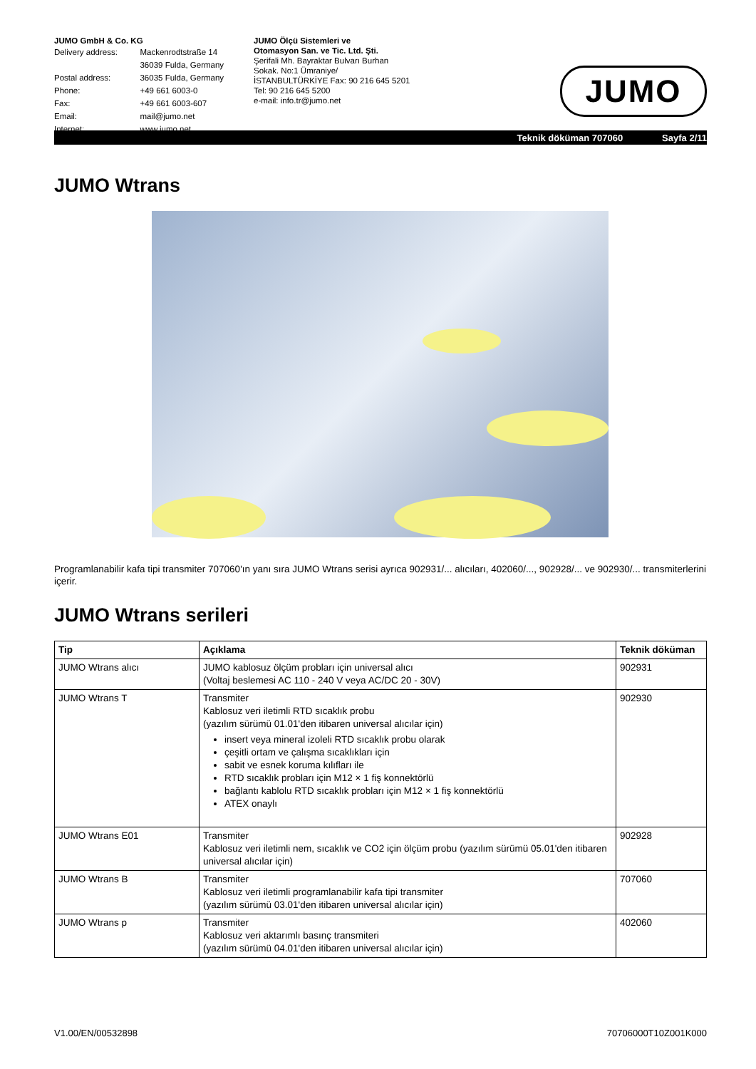JUMO GmbH & Co. KG
| Delivery address: | Mackenrodtstraße 14 36039 Fulda, Germany |
| Postal address: | 36035 Fulda, Germany |
| Phone: | +49 661 6003-0 |
| Fax: | +49 661 6003-607 |
| Email: | mail@jumo.net |
| Internet: | www.jumo.net |
JUMO Ölçü Sistemleri ve
Otomasyon San. ve Tic. Ltd. Şti.
Şerifali Mh. Bayraktar Bulvarı Burhan Sokak. No:1 Ümraniye/ İSTANBULTÜRKİYE Fax: 90 216 645 5201
Tel: 90 216 645 5200
e-mail: info.tr@jumo.net
JUMO
Teknik döküman 707060 Sayfa 2/11
JUMO Wtrans
Programlanabilir kafa tipi transmiter 707060'ın yanı sıra JUMO Wtrans serisi ayrıca 902931/... alıcıları, 402060/..., 902928/... ve 902930/... transmiterlerini içerir.
JUMO Wtrans serileri
| Tip | Açıklama | Teknik döküman |
| --- | --- | --- |
| JUMO Wtrans alıcı | JUMO kablosuz ölçüm probları için universal alıcı (Voltaj beslemesi AC 110 - 240 V veya AC/DC 20 - 30V) | 902931 |
| JUMO Wtrans T | Transmiter Kablosuz veri iletimli RTD sıcaklık probu (yazılım sürümü 01.01'den itibaren universal alıcılar için) insert veya mineral izoleli RTD sıcaklık probu olarak çeşitli ortam ve çalışma sıcaklıkları için sabit ve esnek koruma kılıfları ile RTD sıcaklık probları için M12 × 1 fiş konnektörlü bağlantı kablolu RTD sıcaklık probları için M12 × 1 fiş konnektörlü ATEX onaylı | 902930 |
| JUMO Wtrans E01 | Transmiter Kablosuz veri iletimli nem, sıcaklık ve CO2 için ölçüm probu (yazılım sürümü 05.01'den itibaren universal alıcılar için) | 902928 |
| JUMO Wtrans B | Transmiter Kablosuz veri iletimli programlanabilir kafa tipi transmiter (yazılım sürümü 03.01'den itibaren universal alıcılar için) | 707060 |
| JUMO Wtrans p | Transmiter Kablosuz veri aktarımlı basınç transmiteri (yazılım sürümü 04.01'den itibaren universal alıcılar için) | 402060 |
V1.00/EN/00532898 70706000T10Z001K000